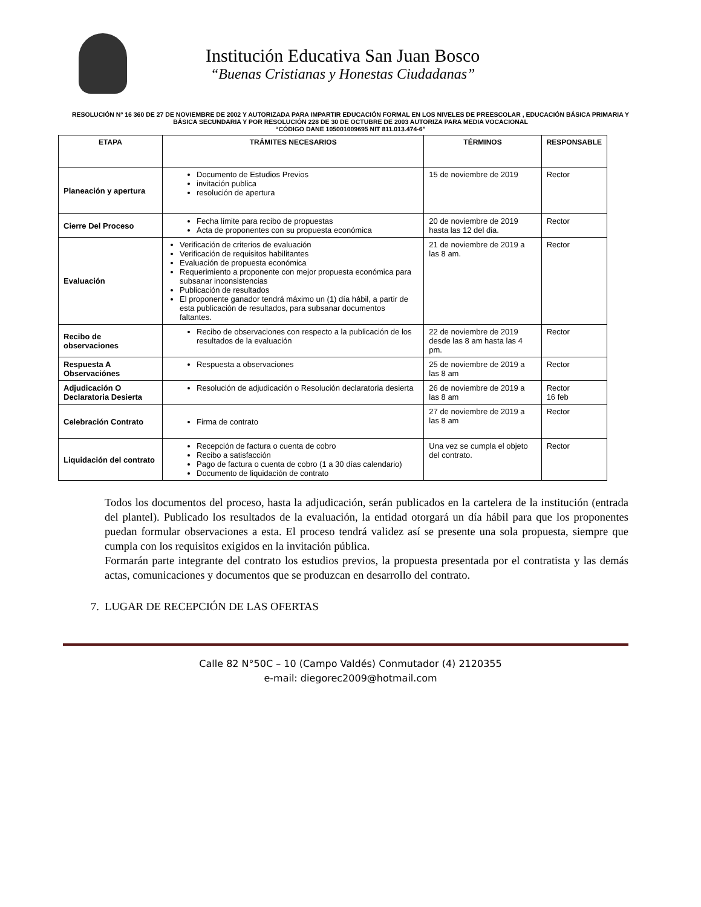Institución Educativa San Juan Bosco
“Buenas Cristianas y Honestas Ciudadanas”
RESOLUCIÓN Nº 16 360 DE 27 DE NOVIEMBRE DE 2002 Y AUTORIZADA PARA IMPARTIR EDUCACIÓN FORMAL EN LOS NIVELES DE PREESCOLAR , EDUCACIÓN BÁSICA PRIMARIA Y BÁSICA SECUNDARIA Y POR RESOLUCIÓN 228 DE 30 DE OCTUBRE DE 2003 AUTORIZA PARA MEDIA VOCACIONAL
“CÓDIGO DANE 105001009695 NIT 811.013.474-6”
| ETAPA | TRÁMITES NECESARIOS | TÉRMINOS | RESPONSABLE |
| --- | --- | --- | --- |
| Planeación y apertura | Documento de Estudios Previos invitación publica resolución de apertura | 15 de noviembre de 2019 | Rector |
| Cierre Del Proceso | Fecha límite para recibo de propuestas Acta de proponentes con su propuesta económica | 20 de noviembre de 2019 hasta las 12 del dia. | Rector |
| Evaluación | Verificación de criterios de evaluación Verificación de requisitos habilitantes Evaluación de propuesta económica Requerimiento a proponente con mejor propuesta económica para subsanar inconsistencias Publicación de resultados El proponente ganador tendrá máximo un (1) día hábil, a partir de esta publicación de resultados, para subsanar documentos faltantes. | 21 de noviembre de 2019 a las 8 am. | Rector |
| Recibo de observaciones | Recibo de observaciones con respecto a la publicación de los resultados de la evaluación | 22 de noviembre de 2019 desde las 8 am hasta las 4 pm. | Rector |
| Respuesta A Observaciónes | Respuesta a observaciones | 25 de noviembre de 2019 a las 8 am | Rector |
| Adjudicación O Declaratoria Desierta | Resolución de adjudicación o Resolución declaratoria desierta | 26 de noviembre de 2019 a las 8 am | Rector 16 feb |
| Celebración Contrato | Firma de contrato | 27 de noviembre de 2019 a las 8 am | Rector |
| Liquidación del contrato | Recepción de factura o cuenta de cobro Recibo a satisfacción Pago de factura o cuenta de cobro (1 a 30 días calendario) Documento de liquidación de contrato | Una vez se cumpla el objeto del contrato. | Rector |
Todos los documentos del proceso, hasta la adjudicación, serán publicados en la cartelera de la institución (entrada del plantel). Publicado los resultados de la evaluación, la entidad otorgará un día hábil para que los proponentes puedan formular observaciones a esta. El proceso tendrá validez así se presente una sola propuesta, siempre que cumpla con los requisitos exigidos en la invitación pública.
Formarán parte integrante del contrato los estudios previos, la propuesta presentada por el contratista y las demás actas, comunicaciones y documentos que se produzcan en desarrollo del contrato.
7. LUGAR DE RECEPCIÓN DE LAS OFERTAS
Calle 82 N°50C – 10 (Campo Valdés) Conmutador (4) 2120355
e-mail: diegorec2009@hotmail.com